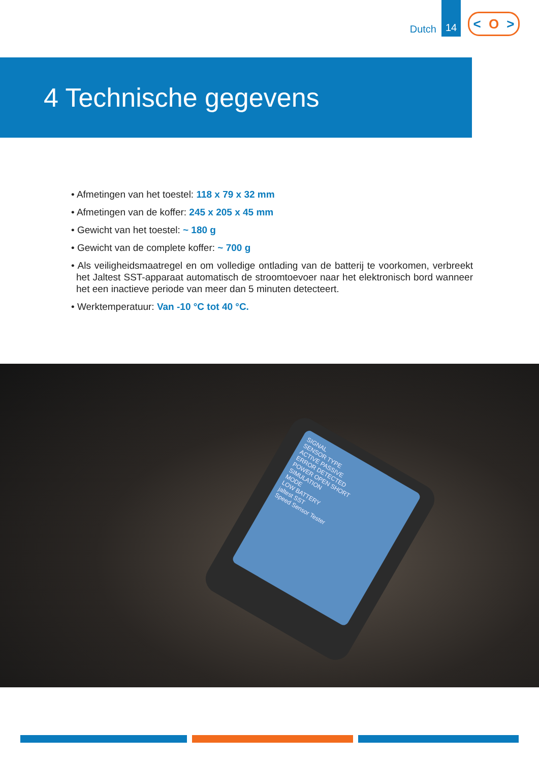Dutch
14
< O >
4 Technische gegevens
• Afmetingen van het toestel: 118 x 79 x 32 mm
• Afmetingen van de koffer: 245 x 205 x 45 mm
• Gewicht van het toestel: ~ 180 g
• Gewicht van de complete koffer: ~ 700 g
• Als veiligheidsmaatregel en om volledige ontlading van de batterij te voorkomen, verbreekt het Jaltest SST-apparaat automatisch de stroomtoevoer naar het elektronisch bord wanneer het een inactieve periode van meer dan 5 minuten detecteert.
• Werktemperatuur: Van -10 °C tot 40 °C.
SIGNAL
SENSOR TYPE
ACTIVE PASSIVE
ERROR DETECTED
POWER OPEN SHORT
SIMULATION
MODE
LOW BATTERY
jaltest SST
Speed Sensor Tester